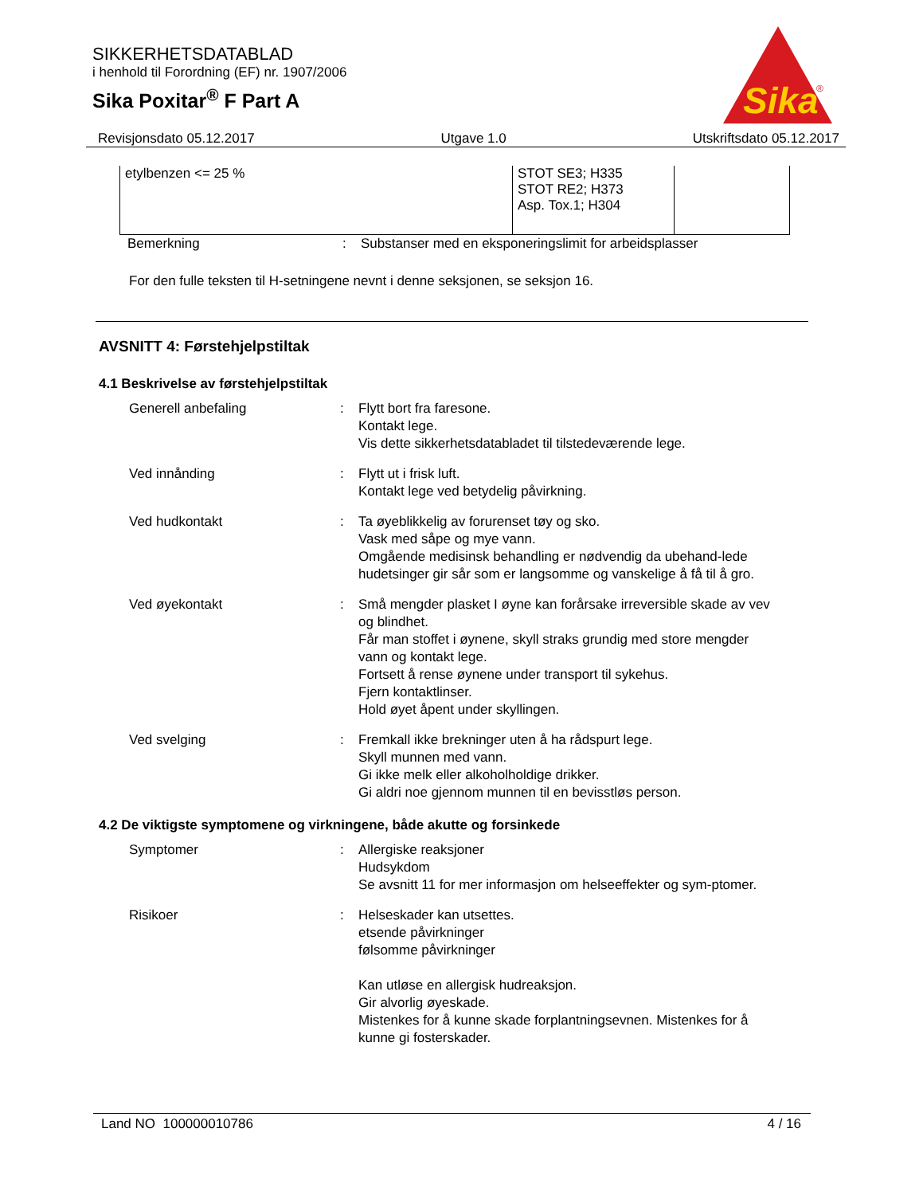SIKKERHETSDATABLAD
i henhold til Forordning (EF) nr. 1907/2006
Sika Poxitar<sup>®</sup> F Part A
Sika
®
Revisjonsdato 05.12.2017 Utgave 1.0 Utskriftsdato 05.12.2017
| etylbenzen <= 25 % | STOT SE3; H335 STOT RE2; H373 Asp. Tox.1; H304 | |
Bemerkning : Substanser med en eksponeringslimit for arbeidsplasser
For den fulle teksten til H-setningene nevnt i denne seksjonen, se seksjon 16.
AVSNITT 4: Førstehjelpstiltak
4.1 Beskrivelse av førstehjelpstiltak
Generell anbefaling : Flytt bort fra faresone.
Kontakt lege.
Vis dette sikkerhetsdatabladet til tilstedeværende lege.
Ved innånding : Flytt ut i frisk luft.
Kontakt lege ved betydelig påvirkning.
Ved hudkontakt : Ta øyeblikkelig av forurenset tøy og sko.
Vask med såpe og mye vann.
Omgående medisinsk behandling er nødvendig da ubehand-lede hudetsinger gir sår som er langsomme og vanskelige å få til å gro.
Ved øyekontakt : Små mengder plasket I øyne kan forårsake irreversible skade av vev og blindhet.
Får man stoffet i øynene, skyll straks grundig med store mengder vann og kontakt lege.
Fortsett å rense øynene under transport til sykehus.
Fjern kontaktlinser.
Hold øyet åpent under skyllingen.
Ved svelging : Fremkall ikke brekninger uten å ha rådspurt lege.
Skyll munnen med vann.
Gi ikke melk eller alkoholholdige drikker.
Gi aldri noe gjennom munnen til en bevisstløs person.
4.2 De viktigste symptomene og virkningene, både akutte og forsinkede
Symptomer : Allergiske reaksjoner
Hudsykdom
Se avsnitt 11 for mer informasjon om helseeffekter og sym-ptomer.
Risikoer : Helseskader kan utsettes.
etsende påvirkninger
følsomme påvirkninger
Kan utløse en allergisk hudreaksjon.
Gir alvorlig øyeskade.
Mistenkes for å kunne skade forplantningsevnen. Mistenkes for å kunne gi fosterskader.
Land NO 100000010786 4 / 16